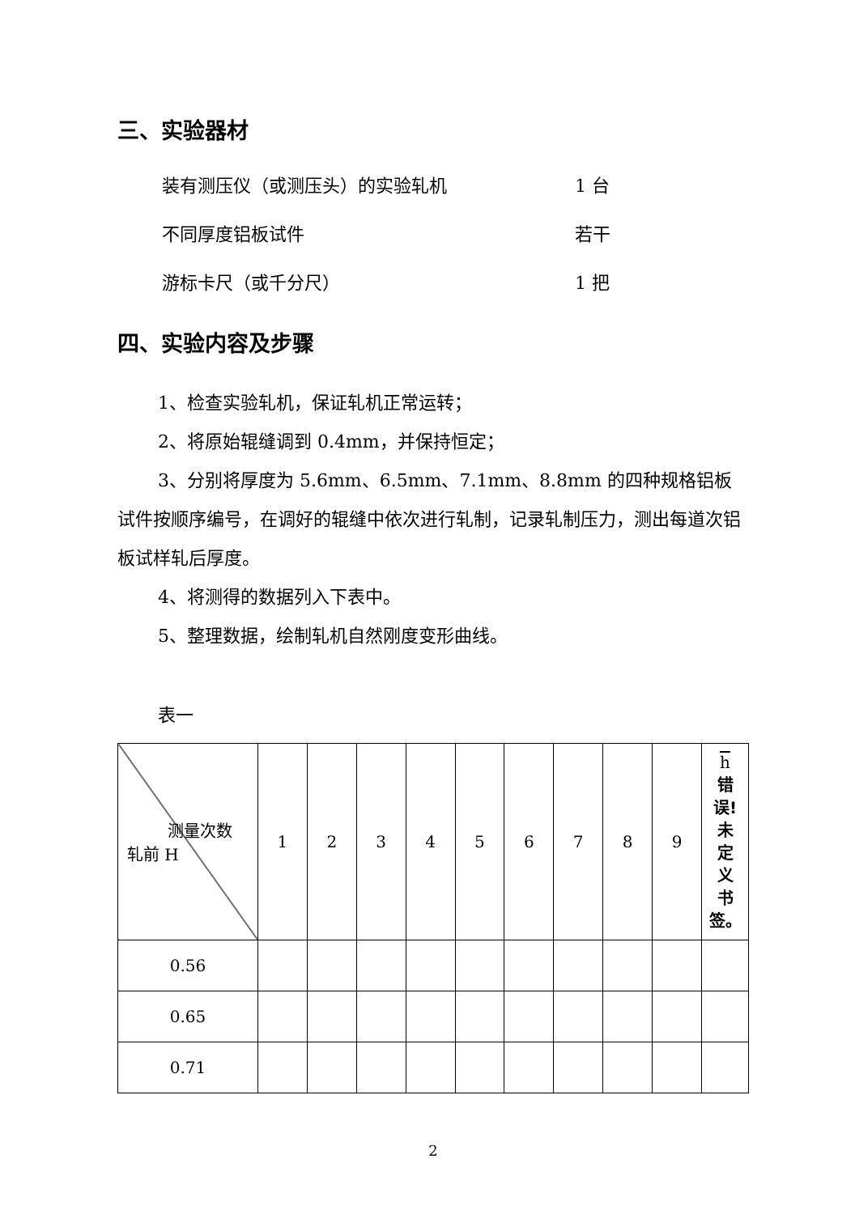三、实验器材
装有测压仪（或测压头）的实验轧机 1 台
不同厚度铝板试件 若干
游标卡尺（或千分尺） 1 把
四、实验内容及步骤
1、检查实验轧机，保证轧机正常运转；
2、将原始辊缝调到 0.4mm，并保持恒定；
3、分别将厚度为 5.6mm、6.5mm、7.1mm、8.8mm 的四种规格铝板试件按顺序编号，在调好的辊缝中依次进行轧制，记录轧制压力，测出每道次铝板试样轧后厚度。
4、将测得的数据列入下表中。
5、整理数据，绘制轧机自然刚度变形曲线。
表一
| 测量次数 轧前 H | 1 | 2 | 3 | 4 | 5 | 6 | 7 | 8 | 9 | h 错 误! 未 定 义 书 签。 |
| 0.56 | | | | | | | | | | |
| 0.65 | | | | | | | | | | |
| 0.71 | | | | | | | | | | |
2